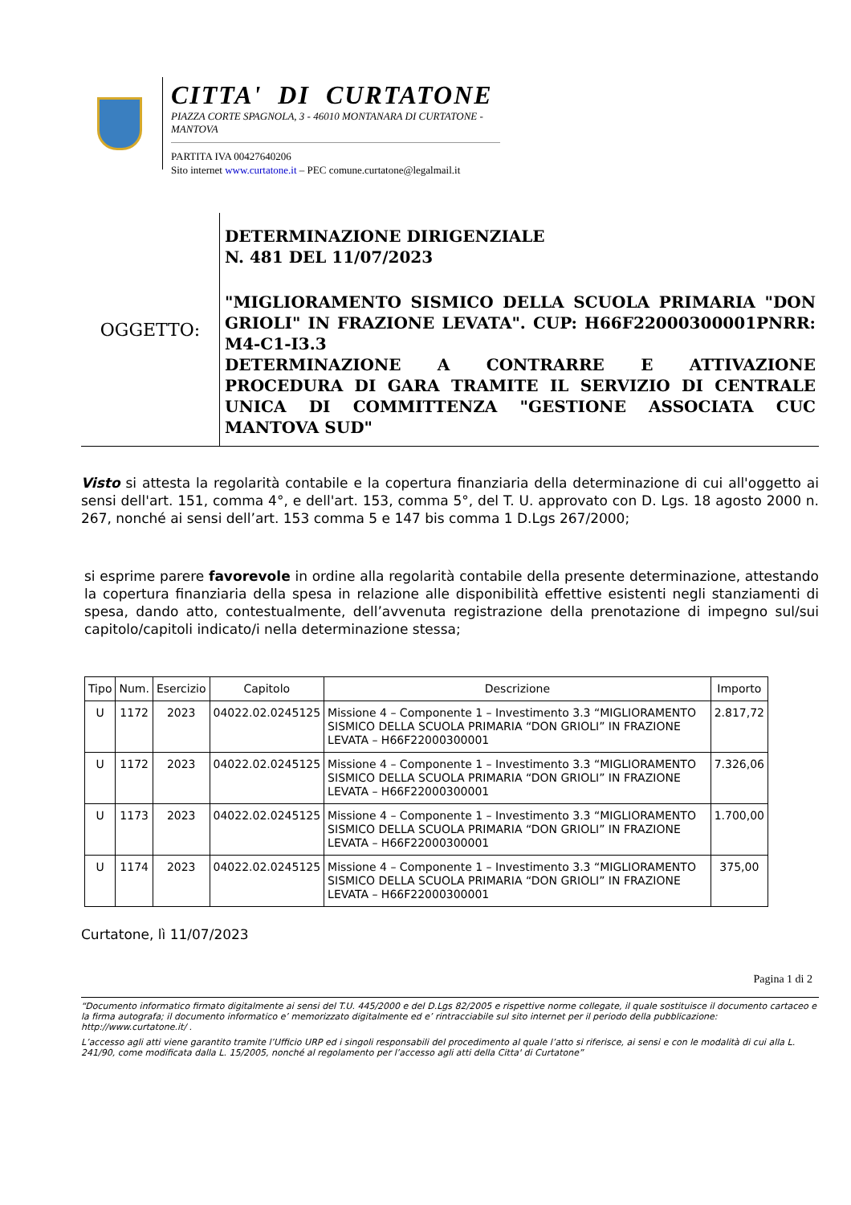CITTA' DI CURTATONE
PIAZZA CORTE SPAGNOLA, 3 - 46010 MONTANARA DI CURTATONE - MANTOVA
PARTITA IVA 00427640206
Sito internet www.curtatone.it – PEC comune.curtatone@legalmail.it
OGGETTO:
DETERMINAZIONE DIRIGENZIALE
N. 481 DEL 11/07/2023
"MIGLIORAMENTO SISMICO DELLA SCUOLA PRIMARIA "DON GRIOLI" IN FRAZIONE LEVATA". CUP: H66F22000300001PNRR: M4-C1-I3.3
DETERMINAZIONE A CONTRARRE E ATTIVAZIONE PROCEDURA DI GARA TRAMITE IL SERVIZIO DI CENTRALE UNICA DI COMMITTENZA "GESTIONE ASSOCIATA CUC MANTOVA SUD"
Visto si attesta la regolarità contabile e la copertura finanziaria della determinazione di cui all'oggetto ai sensi dell'art. 151, comma 4°, e dell'art. 153, comma 5°, del T. U. approvato con D. Lgs. 18 agosto 2000 n. 267, nonché ai sensi dell’art. 153 comma 5 e 147 bis comma 1 D.Lgs 267/2000;
si esprime parere favorevole in ordine alla regolarità contabile della presente determinazione, attestando la copertura finanziaria della spesa in relazione alle disponibilità effettive esistenti negli stanziamenti di spesa, dando atto, contestualmente, dell’avvenuta registrazione della prenotazione di impegno sul/sui capitolo/capitoli indicato/i nella determinazione stessa;
| Tipo | Num. | Esercizio | Capitolo | Descrizione | Importo |
| --- | --- | --- | --- | --- | --- |
| U | 1172 | 2023 | 04022.02.0245125 | Missione 4 – Componente 1 – Investimento 3.3 “MIGLIORAMENTO SISMICO DELLA SCUOLA PRIMARIA “DON GRIOLI” IN FRAZIONE LEVATA – H66F22000300001 | 2.817,72 |
| U | 1172 | 2023 | 04022.02.0245125 | Missione 4 – Componente 1 – Investimento 3.3 “MIGLIORAMENTO SISMICO DELLA SCUOLA PRIMARIA “DON GRIOLI” IN FRAZIONE LEVATA – H66F22000300001 | 7.326,06 |
| U | 1173 | 2023 | 04022.02.0245125 | Missione 4 – Componente 1 – Investimento 3.3 “MIGLIORAMENTO SISMICO DELLA SCUOLA PRIMARIA “DON GRIOLI” IN FRAZIONE LEVATA – H66F22000300001 | 1.700,00 |
| U | 1174 | 2023 | 04022.02.0245125 | Missione 4 – Componente 1 – Investimento 3.3 “MIGLIORAMENTO SISMICO DELLA SCUOLA PRIMARIA “DON GRIOLI” IN FRAZIONE LEVATA – H66F22000300001 | 375,00 |
Curtatone, lì 11/07/2023
Pagina 1 di 2
“Documento informatico firmato digitalmente ai sensi del T.U. 445/2000 e del D.Lgs 82/2005 e rispettive norme collegate, il quale sostituisce il documento cartaceo e la firma autografa; il documento informatico e’ memorizzato digitalmente ed e’ rintracciabile sul sito internet per il periodo della pubblicazione: http://www.curtatone.it/ .
L’accesso agli atti viene garantito tramite l’Ufficio URP ed i singoli responsabili del procedimento al quale l’atto si riferisce, ai sensi e con le modalità di cui alla L. 241/90, come modificata dalla L. 15/2005, nonché al regolamento per l’accesso agli atti della Citta' di Curtatone”